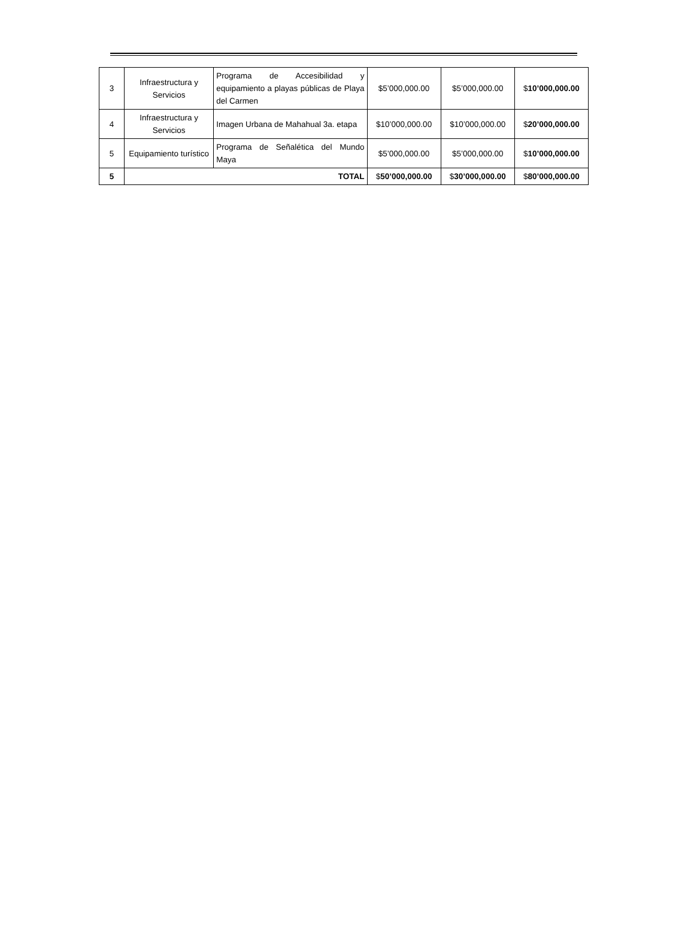| 3 | Infraestructura y Servicios | Programa de Accesibilidad y equipamiento a playas públicas de Playa del Carmen | $5’000,000.00 | $5’000,000.00 | $ 10’000,000.00 |
| 4 | Infraestructura y Servicios | Imagen Urbana de Mahahual 3a. etapa | $10’000,000.00 | $10’000,000.00 | $ 20’000,000.00 |
| 5 | Equipamiento turístico | Programa de Señalética del Mundo Maya | $5’000,000.00 | $5’000,000.00 | $ 10’000,000.00 |
| 5 | TOTAL | | $ 50’000,000.00 | $ 30’000,000.00 | $ 80’000,000.00 |